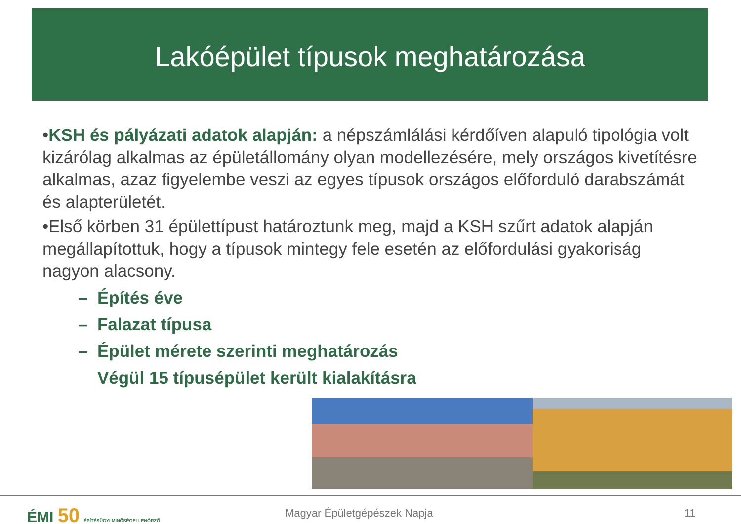Lakóépület típusok meghatározása
•KSH és pályázati adatok alapján: a népszámlálási kérdőíven alapuló tipológia volt kizárólag alkalmas az épületállomány olyan modellezésére, mely országos kivetítésre alkalmas, azaz figyelembe veszi az egyes típusok országos előforduló darabszámát és alapterületét.
•Első körben 31 épülettípust határoztunk meg, majd a KSH szűrt adatok alapján megállapítottuk, hogy a típusok mintegy fele esetén az előfordulási gyakoriság nagyon alacsony.
– Építés éve
– Falazat típusa
– Épület mérete szerinti meghatározás
Végül 15 típusépület került kialakításra
ÉMI 50 ÉPÍTÉSÜGYI MINŐSÉGELLENŐRZŐ
Magyar Épületgépészek Napja 11